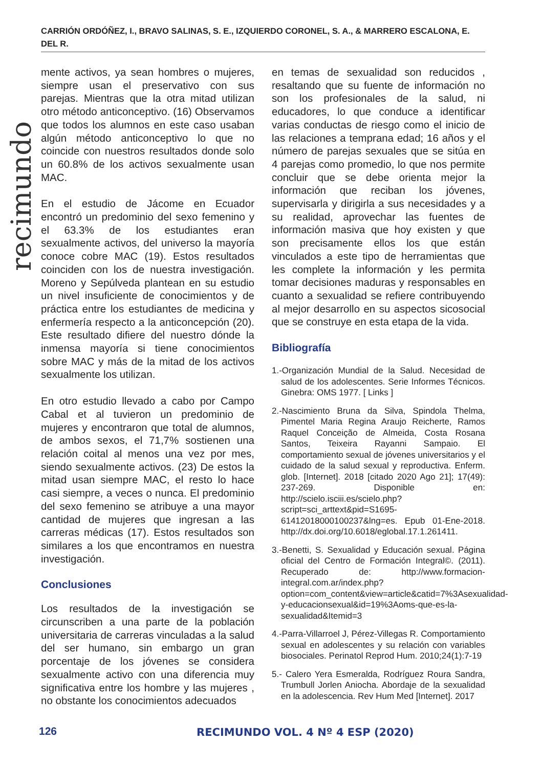CARRIÓN ORDÓÑEZ, I., BRAVO SALINAS, S. E., IZQUIERDO CORONEL, S. A., & MARRERO ESCALONA, E. DEL R.
recimundo
mente activos, ya sean hombres o mujeres, siempre usan el preservativo con sus parejas. Mientras que la otra mitad utilizan otro método anticonceptivo. (16) Observamos que todos los alumnos en este caso usaban algún método anticonceptivo lo que no coincide con nuestros resultados donde solo un 60.8% de los activos sexualmente usan MAC.
En el estudio de Jácome en Ecuador encontró un predominio del sexo femenino y el 63.3% de los estudiantes eran sexualmente activos, del universo la mayoría conoce cobre MAC (19). Estos resultados coinciden con los de nuestra investigación. Moreno y Sepúlveda plantean en su estudio un nivel insuficiente de conocimientos y de práctica entre los estudiantes de medicina y enfermería respecto a la anticoncepción (20). Este resultado difiere del nuestro dónde la inmensa mayoría si tiene conocimientos sobre MAC y más de la mitad de los activos sexualmente los utilizan.
En otro estudio llevado a cabo por Campo Cabal et al tuvieron un predominio de mujeres y encontraron que total de alumnos, de ambos sexos, el 71,7% sostienen una relación coital al menos una vez por mes, siendo sexualmente activos. (23) De estos la mitad usan siempre MAC, el resto lo hace casi siempre, a veces o nunca. El predominio del sexo femenino se atribuye a una mayor cantidad de mujeres que ingresan a las carreras médicas (17). Estos resultados son similares a los que encontramos en nuestra investigación.
Conclusiones
Los resultados de la investigación se circunscriben a una parte de la población universitaria de carreras vinculadas a la salud del ser humano, sin embargo un gran porcentaje de los jóvenes se considera sexualmente activo con una diferencia muy significativa entre los hombre y las mujeres , no obstante los conocimientos adecuados
en temas de sexualidad son reducidos , resaltando que su fuente de información no son los profesionales de la salud, ni educadores, lo que conduce a identificar varias conductas de riesgo como el inicio de las relaciones a temprana edad; 16 años y el número de parejas sexuales que se sitúa en 4 parejas como promedio, lo que nos permite concluir que se debe orienta mejor la información que reciban los jóvenes, supervisarla y dirigirla a sus necesidades y a su realidad, aprovechar las fuentes de información masiva que hoy existen y que son precisamente ellos los que están vinculados a este tipo de herramientas que les complete la información y les permita tomar decisiones maduras y responsables en cuanto a sexualidad se refiere contribuyendo al mejor desarrollo en su aspectos sicosocial que se construye en esta etapa de la vida.
Bibliografía
1.-Organización Mundial de la Salud. Necesidad de salud de los adolescentes. Serie Informes Técnicos. Ginebra: OMS 1977. [ Links ]
2.-Nascimiento Bruna da Silva, Spindola Thelma, Pimentel Maria Regina Araujo Reicherte, Ramos Raquel Conceição de Almeida, Costa Rosana Santos, Teixeira Rayanni Sampaio. El comportamiento sexual de jóvenes universitarios y el cuidado de la salud sexual y reproductiva. Enferm. glob. [Internet]. 2018 [citado 2020 Ago 21]; 17(49): 237-269. Disponible en: http://scielo.isciii.es/scielo.php?script=sci_arttext&pid=S1695-61412018000100237&lng=es. Epub 01-Ene-2018. http://dx.doi.org/10.6018/eglobal.17.1.261411.
3.-Benetti, S. Sexualidad y Educación sexual. Página oficial del Centro de Formación Integral©. (2011). Recuperado de: http://www.formacion-integral.com.ar/index.php?option=com_content&view=article&catid=7%3Asexualidad-y-educacionsexual&id=19%3Aoms-que-es-la-sexualidad&Itemid=3
4.-Parra-Villarroel J, Pérez-Villegas R. Comportamiento sexual en adolescentes y su relación con variables biosociales. Perinatol Reprod Hum. 2010;24(1):7-19
5.- Calero Yera Esmeralda, Rodríguez Roura Sandra, Trumbull Jorlen Aniocha. Abordaje de la sexualidad en la adolescencia. Rev Hum Med [Internet]. 2017
126 RECIMUNDO VOL. 4 Nº 4 ESP (2020)